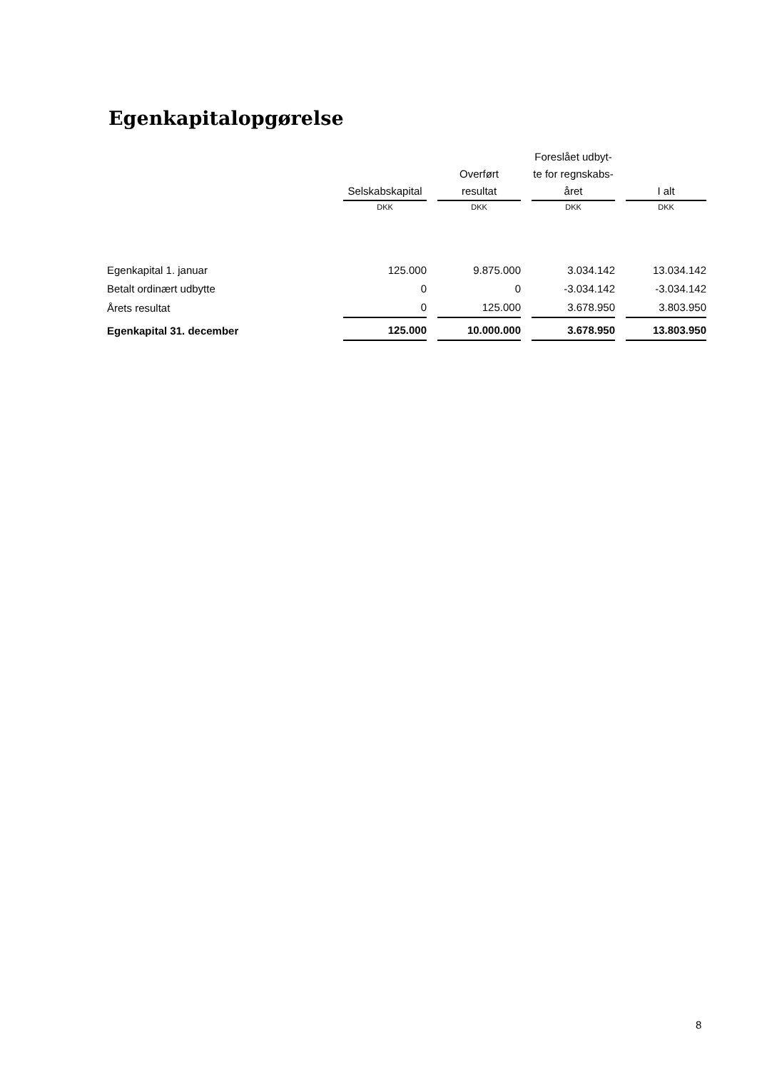Egenkapitalopgørelse
| | Selskabskapital | Overført resultat | Foreslået udbyt- te for regnskabs- året | I alt |
| --- | --- | --- | --- | --- |
| | DKK | DKK | DKK | DKK |
| Egenkapital 1. januar | 125.000 | 9.875.000 | 3.034.142 | 13.034.142 |
| Betalt ordinært udbytte | 0 | 0 | -3.034.142 | -3.034.142 |
| Årets resultat | 0 | 125.000 | 3.678.950 | 3.803.950 |
| Egenkapital 31. december | 125.000 | 10.000.000 | 3.678.950 | 13.803.950 |
8